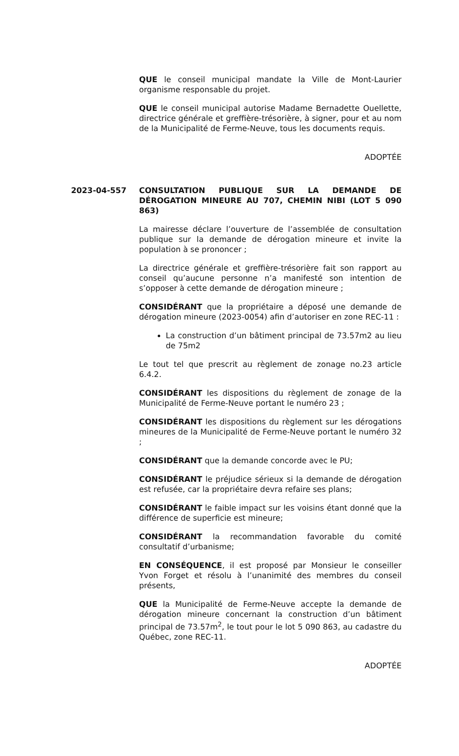QUE le conseil municipal mandate la Ville de Mont-Laurier organisme responsable du projet.
QUE le conseil municipal autorise Madame Bernadette Ouellette, directrice générale et greffière-trésorière, à signer, pour et au nom de la Municipalité de Ferme-Neuve, tous les documents requis.
ADOPTÉE
2023-04-557
CONSULTATION PUBLIQUE SUR LA DEMANDE DE DÉROGATION MINEURE AU 707, CHEMIN NIBI (LOT 5 090 863)
La mairesse déclare l’ouverture de l’assemblée de consultation publique sur la demande de dérogation mineure et invite la population à se prononcer ;
La directrice générale et greffière-trésorière fait son rapport au conseil qu’aucune personne n’a manifesté son intention de s’opposer à cette demande de dérogation mineure ;
CONSIDÉRANT que la propriétaire a déposé une demande de dérogation mineure (2023-0054) afin d’autoriser en zone REC-11 :
La construction d’un bâtiment principal de 73.57m2 au lieu de 75m2
Le tout tel que prescrit au règlement de zonage no.23 article 6.4.2.
CONSIDÉRANT les dispositions du règlement de zonage de la Municipalité de Ferme-Neuve portant le numéro 23 ;
CONSIDÉRANT les dispositions du règlement sur les dérogations mineures de la Municipalité de Ferme-Neuve portant le numéro 32 ;
CONSIDÉRANT que la demande concorde avec le PU;
CONSIDÉRANT le préjudice sérieux si la demande de dérogation est refusée, car la propriétaire devra refaire ses plans;
CONSIDÉRANT le faible impact sur les voisins étant donné que la différence de superficie est mineure;
CONSIDÉRANT la recommandation favorable du comité consultatif d’urbanisme;
EN CONSÉQUENCE, il est proposé par Monsieur le conseiller Yvon Forget et résolu à l’unanimité des membres du conseil présents,
QUE la Municipalité de Ferme-Neuve accepte la demande de dérogation mineure concernant la construction d’un bâtiment principal de 73.57m<sup>2</sup>, le tout pour le lot 5 090 863, au cadastre du Québec, zone REC-11.
ADOPTÉE